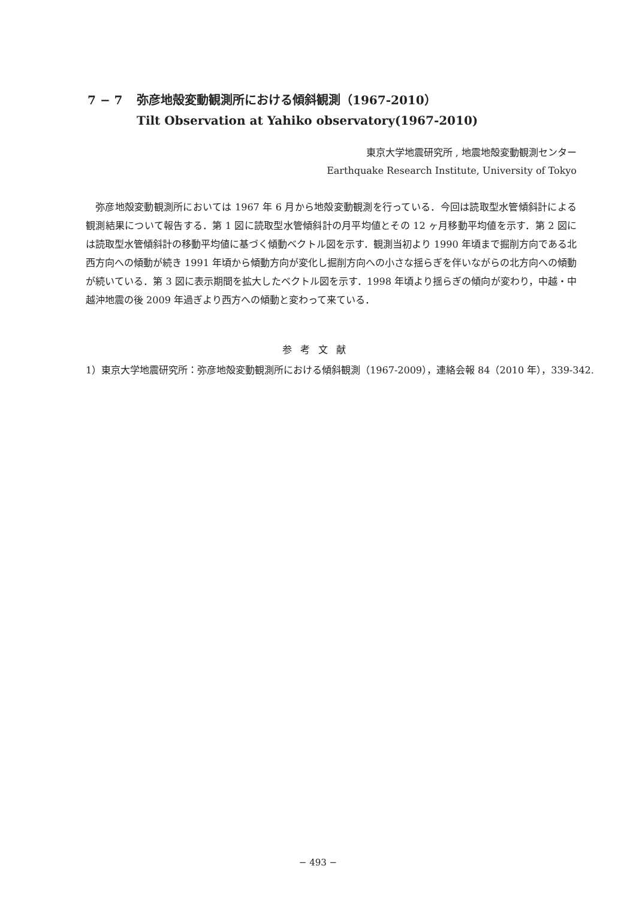7 − 7 弥彦地殻変動観測所における傾斜観測（1967-2010）
Tilt Observation at Yahiko observatory(1967-2010)
東京大学地震研究所 , 地震地殻変動観測センター
Earthquake Research Institute, University of Tokyo
弥彦地殻変動観測所においては 1967 年 6 月から地殻変動観測を行っている．今回は読取型水管傾斜計による観測結果について報告する．第 1 図に読取型水管傾斜計の月平均値とその 12 ヶ月移動平均値を示す．第 2 図には読取型水管傾斜計の移動平均値に基づく傾動ベクトル図を示す．観測当初より 1990 年頃まで掘削方向である北西方向への傾動が続き 1991 年頃から傾動方向が変化し掘削方向への小さな揺らぎを伴いながらの北方向への傾動が続いている．第 3 図に表示期間を拡大したベクトル図を示す．1998 年頃より揺らぎの傾向が変わり，中越・中越沖地震の後 2009 年過ぎより西方への傾動と変わって来ている．
参考文献
1）東京大学地震研究所：弥彦地殻変動観測所における傾斜観測（1967-2009），連絡会報 84（2010 年），339-342.
− 493 −